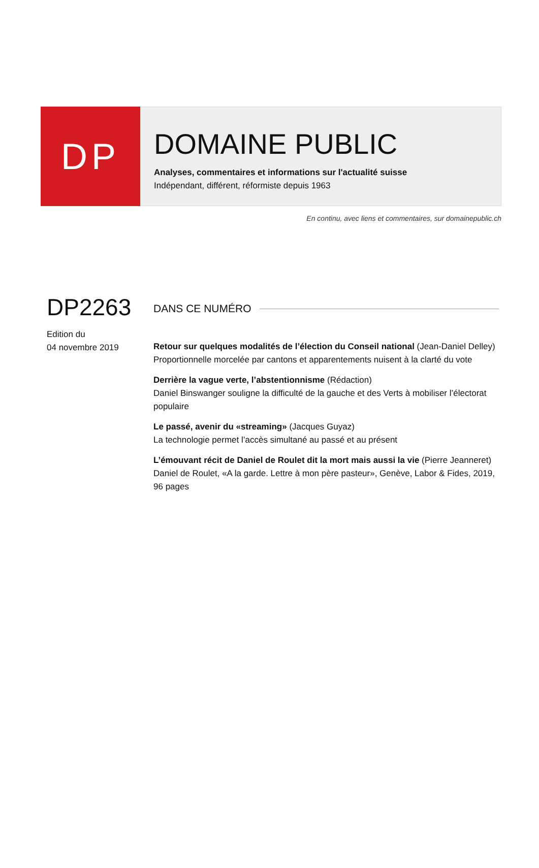DP
DOMAINE PUBLIC
Analyses, commentaires et informations sur l'actualité suisse
Indépendant, différent, réformiste depuis 1963
En continu, avec liens et commentaires, sur domainepublic.ch
DP2263
Edition du
04 novembre 2019
DANS CE NUMÉRO
Retour sur quelques modalités de l’élection du Conseil national (Jean-Daniel Delley)
Proportionnelle morcelée par cantons et apparentements nuisent à la clarté du vote
Derrière la vague verte, l’abstentionnisme (Rédaction)
Daniel Binswanger souligne la difficulté de la gauche et des Verts à mobiliser l’électorat populaire
Le passé, avenir du «streaming» (Jacques Guyaz)
La technologie permet l’accès simultané au passé et au présent
L’émouvant récit de Daniel de Roulet dit la mort mais aussi la vie (Pierre Jeanneret)
Daniel de Roulet, «A la garde. Lettre à mon père pasteur», Genève, Labor & Fides, 2019, 96 pages